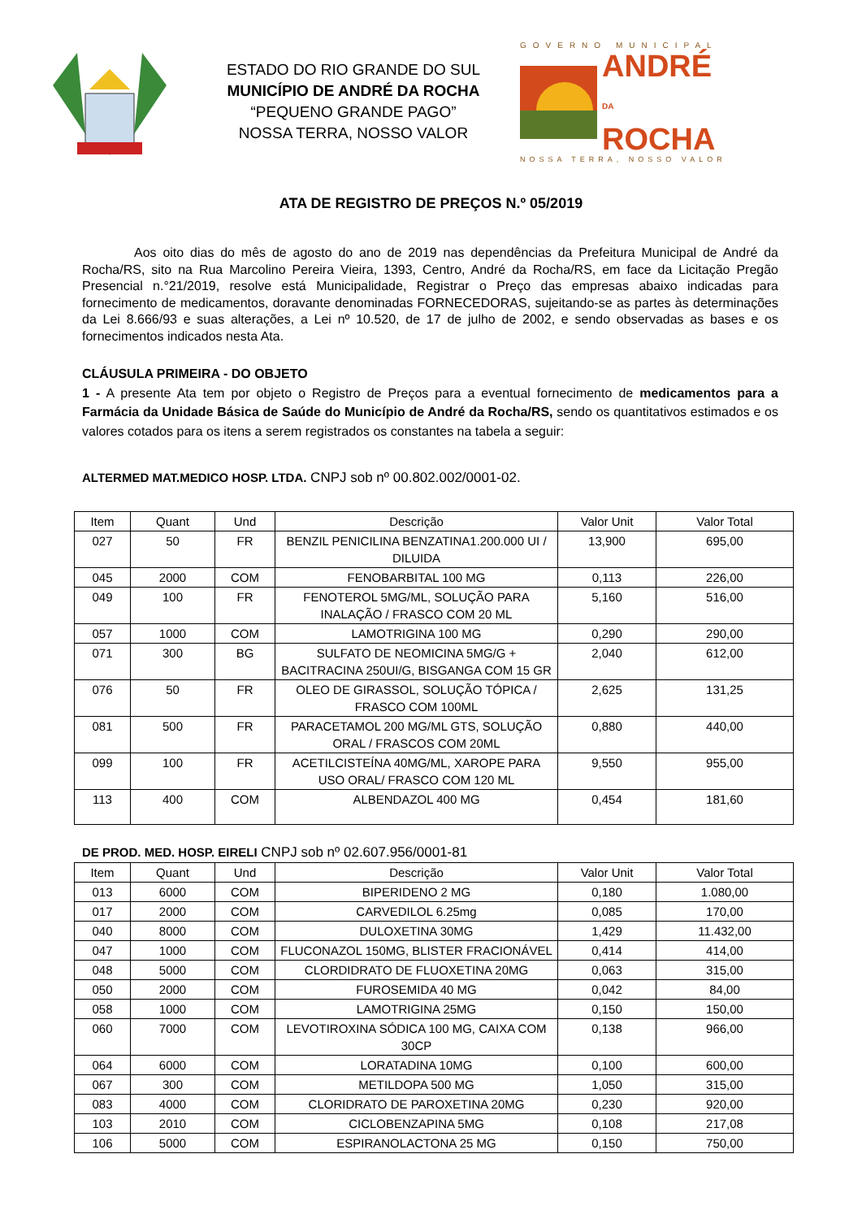ESTADO DO RIO GRANDE DO SUL
MUNICÍPIO DE ANDRÉ DA ROCHA
“PEQUENO GRANDE PAGO”
NOSSA TERRA, NOSSO VALOR
GOVERNO MUNICIPAL
ANDRÉ
DA
ROCHA
NOSSA TERRA, NOSSO VALOR
ATA DE REGISTRO DE PREÇOS N.º 05/2019
Aos oito dias do mês de agosto do ano de 2019 nas dependências da Prefeitura Municipal de André da Rocha/RS, sito na Rua Marcolino Pereira Vieira, 1393, Centro, André da Rocha/RS, em face da Licitação Pregão Presencial n.°21/2019, resolve está Municipalidade, Registrar o Preço das empresas abaixo indicadas para fornecimento de medicamentos, doravante denominadas FORNECEDORAS, sujeitando-se as partes às determinações da Lei 8.666/93 e suas alterações, a Lei nº 10.520, de 17 de julho de 2002, e sendo observadas as bases e os fornecimentos indicados nesta Ata.
CLÁUSULA PRIMEIRA - DO OBJETO
1 - A presente Ata tem por objeto o Registro de Preços para a eventual fornecimento de medicamentos para a Farmácia da Unidade Básica de Saúde do Município de André da Rocha/RS, sendo os quantitativos estimados e os valores cotados para os itens a serem registrados os constantes na tabela a seguir:
ALTERMED MAT.MEDICO HOSP. LTDA. CNPJ sob nº 00.802.002/0001-02.
| Item | Quant | Und | Descrição | Valor Unit | Valor Total |
| --- | --- | --- | --- | --- | --- |
| 027 | 50 | FR | BENZIL PENICILINA BENZATINA1.200.000 UI / DILUIDA | 13,900 | 695,00 |
| 045 | 2000 | COM | FENOBARBITAL 100 MG | 0,113 | 226,00 |
| 049 | 100 | FR | FENOTEROL 5MG/ML, SOLUÇÃO PARA INALAÇÃO / FRASCO COM 20 ML | 5,160 | 516,00 |
| 057 | 1000 | COM | LAMOTRIGINA 100 MG | 0,290 | 290,00 |
| 071 | 300 | BG | SULFATO DE NEOMICINA 5MG/G + BACITRACINA 250UI/G, BISGANGA COM 15 GR | 2,040 | 612,00 |
| 076 | 50 | FR | OLEO DE GIRASSOL, SOLUÇÃO TÓPICA / FRASCO COM 100ML | 2,625 | 131,25 |
| 081 | 500 | FR | PARACETAMOL 200 MG/ML GTS, SOLUÇÃO ORAL / FRASCOS COM 20ML | 0,880 | 440,00 |
| 099 | 100 | FR | ACETILCISTEÍNA 40MG/ML, XAROPE PARA USO ORAL/ FRASCO COM 120 ML | 9,550 | 955,00 |
| 113 | 400 | COM | ALBENDAZOL 400 MG | 0,454 | 181,60 |
DE PROD. MED. HOSP. EIRELI CNPJ sob nº 02.607.956/0001-81
| Item | Quant | Und | Descrição | Valor Unit | Valor Total |
| --- | --- | --- | --- | --- | --- |
| 013 | 6000 | COM | BIPERIDENO 2 MG | 0,180 | 1.080,00 |
| 017 | 2000 | COM | CARVEDILOL 6.25mg | 0,085 | 170,00 |
| 040 | 8000 | COM | DULOXETINA 30MG | 1,429 | 11.432,00 |
| 047 | 1000 | COM | FLUCONAZOL 150MG, BLISTER FRACIONÁVEL | 0,414 | 414,00 |
| 048 | 5000 | COM | CLORDIDRATO DE FLUOXETINA 20MG | 0,063 | 315,00 |
| 050 | 2000 | COM | FUROSEMIDA 40 MG | 0,042 | 84,00 |
| 058 | 1000 | COM | LAMOTRIGINA 25MG | 0,150 | 150,00 |
| 060 | 7000 | COM | LEVOTIROXINA SÓDICA 100 MG, CAIXA COM 30CP | 0,138 | 966,00 |
| 064 | 6000 | COM | LORATADINA 10MG | 0,100 | 600,00 |
| 067 | 300 | COM | METILDOPA 500 MG | 1,050 | 315,00 |
| 083 | 4000 | COM | CLORIDRATO DE PAROXETINA 20MG | 0,230 | 920,00 |
| 103 | 2010 | COM | CICLOBENZAPINA 5MG | 0,108 | 217,08 |
| 106 | 5000 | COM | ESPIRANOLACTONA 25 MG | 0,150 | 750,00 |